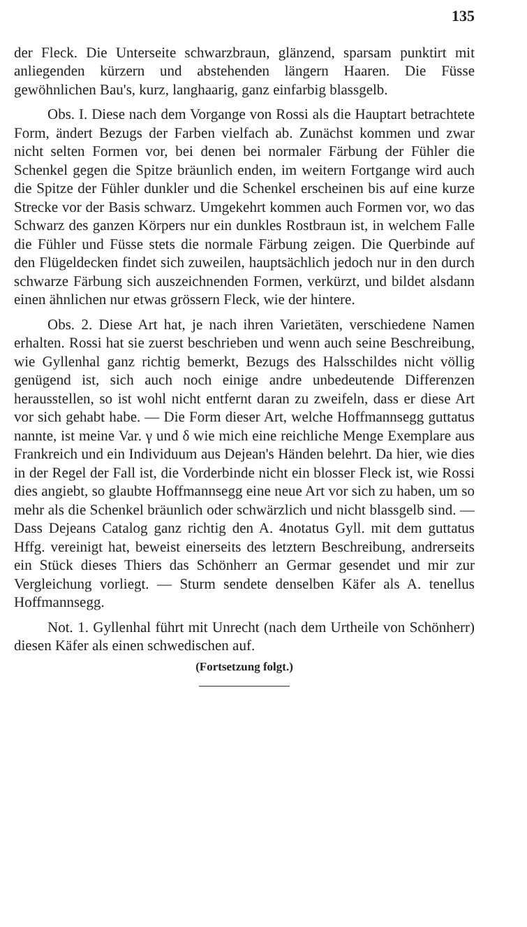135
der Fleck. Die Unterseite schwarzbraun, glänzend, sparsam punktirt mit anliegenden kürzern und abstehenden längern Haaren. Die Füsse gewöhnlichen Bau's, kurz, langhaarig, ganz einfarbig blassgelb.
Obs. I. Diese nach dem Vorgange von Rossi als die Hauptart betrachtete Form, ändert Bezugs der Farben vielfach ab. Zunächst kommen und zwar nicht selten Formen vor, bei denen bei normaler Färbung der Fühler die Schenkel gegen die Spitze bräunlich enden, im weitern Fortgange wird auch die Spitze der Fühler dunkler und die Schenkel erscheinen bis auf eine kurze Strecke vor der Basis schwarz. Umgekehrt kommen auch Formen vor, wo das Schwarz des ganzen Körpers nur ein dunkles Rostbraun ist, in welchem Falle die Fühler und Füsse stets die normale Färbung zeigen. Die Querbinde auf den Flügeldecken findet sich zuweilen, hauptsächlich jedoch nur in den durch schwarze Färbung sich auszeichnenden Formen, verkürzt, und bildet alsdann einen ähnlichen nur etwas grössern Fleck, wie der hintere.
Obs. 2. Diese Art hat, je nach ihren Varietäten, verschiedene Namen erhalten. Rossi hat sie zuerst beschrieben und wenn auch seine Beschreibung, wie Gyllenhal ganz richtig bemerkt, Bezugs des Halsschildes nicht völlig genügend ist, sich auch noch einige andre unbedeutende Differenzen herausstellen, so ist wohl nicht entfernt daran zu zweifeln, dass er diese Art vor sich gehabt habe. — Die Form dieser Art, welche Hoffmannsegg guttatus nannte, ist meine Var. γ und δ wie mich eine reichliche Menge Exemplare aus Frankreich und ein Individuum aus Dejean's Händen belehrt. Da hier, wie dies in der Regel der Fall ist, die Vorderbinde nicht ein blosser Fleck ist, wie Rossi dies angiebt, so glaubte Hoffmannsegg eine neue Art vor sich zu haben, um so mehr als die Schenkel bräunlich oder schwärzlich und nicht blassgelb sind. — Dass Dejeans Catalog ganz richtig den A. 4notatus Gyll. mit dem guttatus Hffg. vereinigt hat, beweist einerseits des letztern Beschreibung, andrerseits ein Stück dieses Thiers das Schönherr an Germar gesendet und mir zur Vergleichung vorliegt. — Sturm sendete denselben Käfer als A. tenellus Hoffmannsegg.
Not. 1. Gyllenhal führt mit Unrecht (nach dem Urtheile von Schönherr) diesen Käfer als einen schwedischen auf.
(Fortsetzung folgt.)